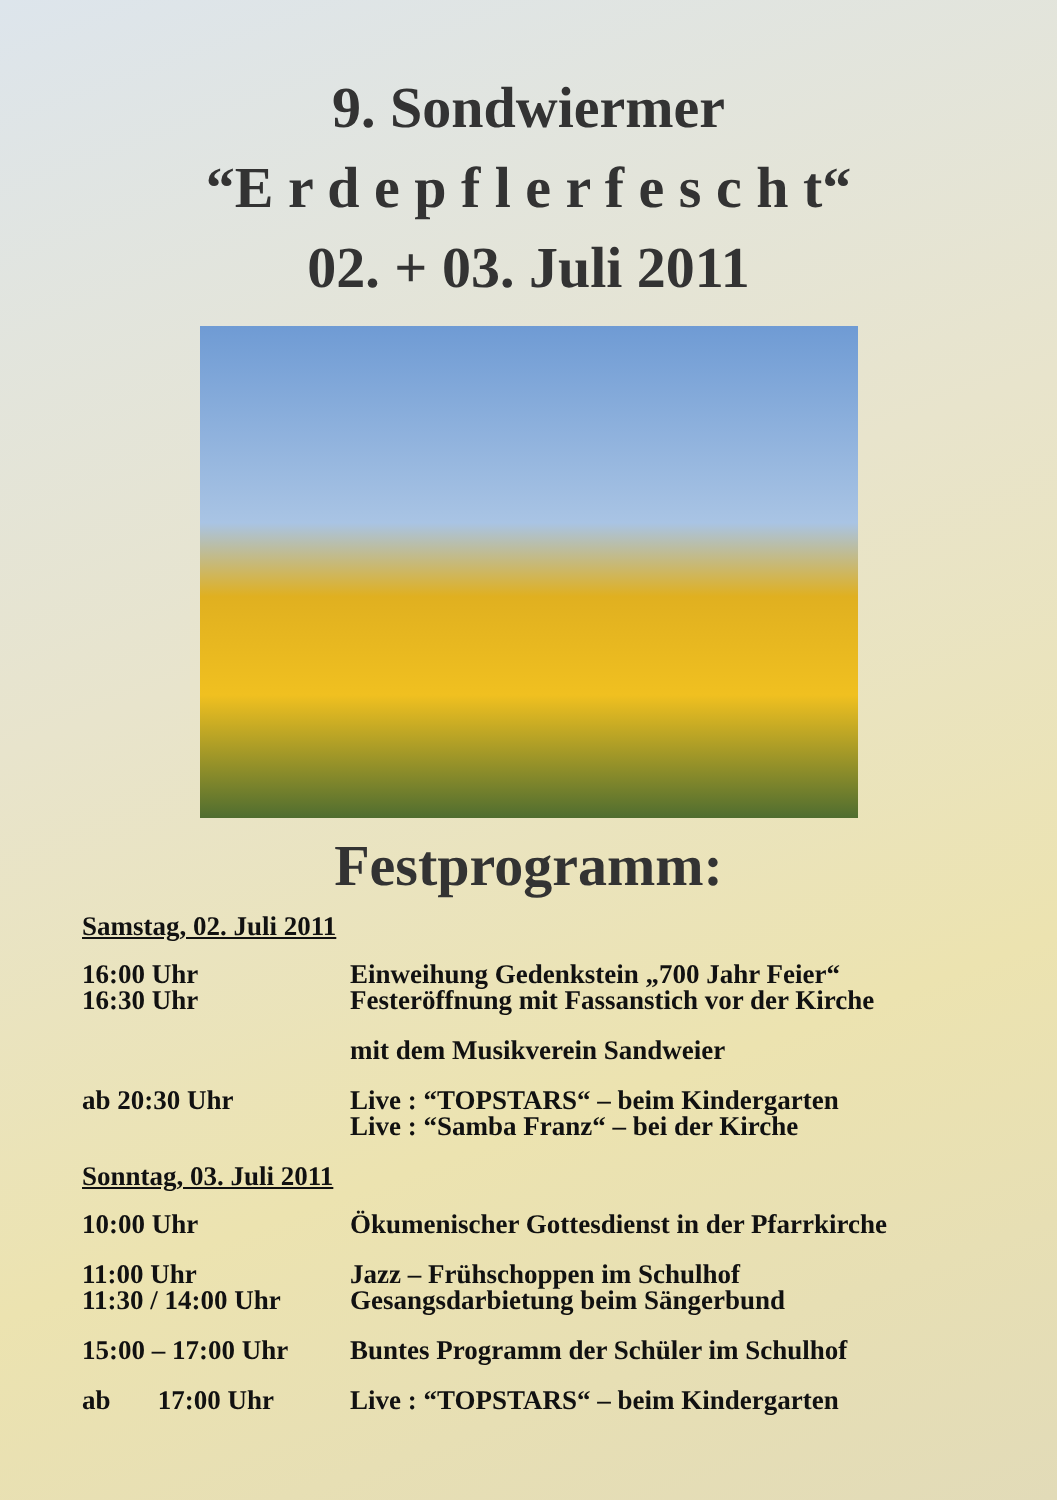9. Sondwiermer
“E r d e p f l e r f e s c h t“
02. + 03. Juli 2011
Festprogramm:
Samstag, 02. Juli 2011
16:00 Uhr
16:30 Uhr
Einweihung Gedenkstein „700 Jahr Feier“
Festeröffnung mit Fassanstich vor der Kirche
mit dem Musikverein Sandweier
ab 20:30 Uhr Live : “TOPSTARS“ – beim Kindergarten
Live : “Samba Franz“ – bei der Kirche
Sonntag, 03. Juli 2011
10:00 Uhr Ökumenischer Gottesdienst in der Pfarrkirche
11:00 Uhr
11:30 / 14:00 Uhr
Jazz – Frühschoppen im Schulhof
Gesangsdarbietung beim Sängerbund
15:00 – 17:00 Uhr
Buntes Programm der Schüler im Schulhof
ab 17:00 Uhr
Live : “TOPSTARS“ – beim Kindergarten